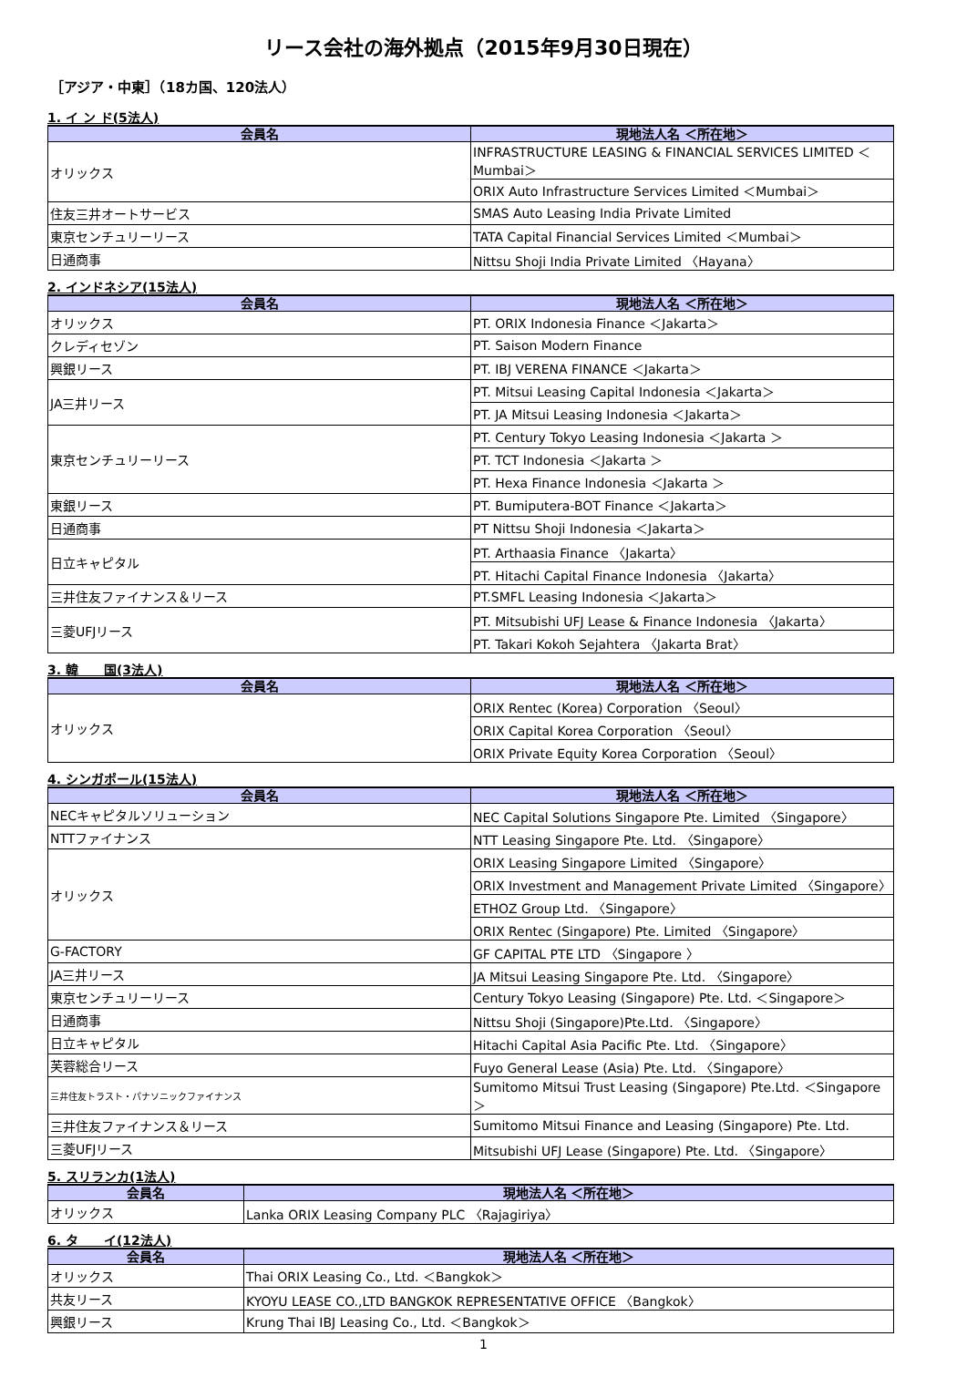リース会社の海外拠点（2015年9月30日現在）
［アジア・中東］（18カ国、120法人）
1. イ ン ド(5法人)
| 会員名 | 現地法人名 ＜所在地＞ |
| --- | --- |
| オリックス | INFRASTRUCTURE LEASING & FINANCIAL SERVICES LIMITED ＜Mumbai＞ |
| | ORIX Auto Infrastructure Services Limited ＜Mumbai＞ |
| 住友三井オートサービス | SMAS Auto Leasing India Private Limited |
| 東京センチュリーリース | TATA Capital Financial Services Limited ＜Mumbai＞ |
| 日通商事 | Nittsu Shoji India Private Limited 〈Hayana〉 |
2. インドネシア(15法人)
| 会員名 | 現地法人名 ＜所在地＞ |
| --- | --- |
| オリックス | PT. ORIX Indonesia Finance ＜Jakarta＞ |
| クレディセゾン | PT. Saison Modern Finance |
| 興銀リース | PT. IBJ VERENA FINANCE ＜Jakarta＞ |
| JA三井リース | PT. Mitsui Leasing Capital Indonesia ＜Jakarta＞ |
| | PT. JA Mitsui Leasing Indonesia ＜Jakarta＞ |
| 東京センチュリーリース | PT. Century Tokyo Leasing Indonesia ＜Jakarta ＞ |
| | PT. TCT Indonesia ＜Jakarta ＞ |
| | PT. Hexa Finance Indonesia ＜Jakarta ＞ |
| 東銀リース | PT. Bumiputera-BOT Finance ＜Jakarta＞ |
| 日通商事 | PT Nittsu Shoji Indonesia ＜Jakarta＞ |
| 日立キャピタル | PT. Arthaasia Finance 〈Jakarta〉 |
| | PT. Hitachi Capital Finance Indonesia 〈Jakarta〉 |
| 三井住友ファイナンス＆リース | PT.SMFL Leasing Indonesia ＜Jakarta＞ |
| 三菱UFJリース | PT. Mitsubishi UFJ Lease & Finance Indonesia 〈Jakarta〉 |
| | PT. Takari Kokoh Sejahtera 〈Jakarta Brat〉 |
3. 韓　　国(3法人)
| 会員名 | 現地法人名 ＜所在地＞ |
| --- | --- |
| オリックス | ORIX Rentec (Korea) Corporation 〈Seoul〉 |
| | ORIX Capital Korea Corporation 〈Seoul〉 |
| | ORIX Private Equity Korea Corporation 〈Seoul〉 |
4. シンガポール(15法人)
| 会員名 | 現地法人名 ＜所在地＞ |
| --- | --- |
| NECキャピタルソリューション | NEC Capital Solutions Singapore Pte. Limited 〈Singapore〉 |
| NTTファイナンス | NTT Leasing Singapore Pte. Ltd. 〈Singapore〉 |
| オリックス | ORIX Leasing Singapore Limited 〈Singapore〉 |
| | ORIX Investment and Management Private Limited 〈Singapore〉 |
| | ETHOZ Group Ltd. 〈Singapore〉 |
| | ORIX Rentec (Singapore) Pte. Limited 〈Singapore〉 |
| G-FACTORY | GF CAPITAL PTE LTD 〈Singapore 〉 |
| JA三井リース | JA Mitsui Leasing Singapore Pte. Ltd. 〈Singapore〉 |
| 東京センチュリーリース | Century Tokyo Leasing (Singapore) Pte. Ltd. ＜Singapore＞ |
| 日通商事 | Nittsu Shoji (Singapore)Pte.Ltd. 〈Singapore〉 |
| 日立キャピタル | Hitachi Capital Asia Pacific Pte. Ltd. 〈Singapore〉 |
| 芙蓉総合リース | Fuyo General Lease (Asia) Pte. Ltd. 〈Singapore〉 |
| 三井住友トラスト・パナソニックファイナンス | Sumitomo Mitsui Trust Leasing (Singapore) Pte.Ltd. ＜Singapore＞ |
| 三井住友ファイナンス＆リース | Sumitomo Mitsui Finance and Leasing (Singapore) Pte. Ltd. |
| 三菱UFJリース | Mitsubishi UFJ Lease (Singapore) Pte. Ltd. 〈Singapore〉 |
5. スリランカ(1法人)
| 会員名 | 現地法人名 ＜所在地＞ |
| --- | --- |
| オリックス | Lanka ORIX Leasing Company PLC 〈Rajagiriya〉 |
6. タ　　イ(12法人)
| 会員名 | 現地法人名 ＜所在地＞ |
| --- | --- |
| オリックス | Thai ORIX Leasing Co., Ltd. ＜Bangkok＞ |
| 共友リース | KYOYU LEASE CO.,LTD BANGKOK REPRESENTATIVE OFFICE 〈Bangkok〉 |
| 興銀リース | Krung Thai IBJ Leasing Co., Ltd. ＜Bangkok＞ |
1